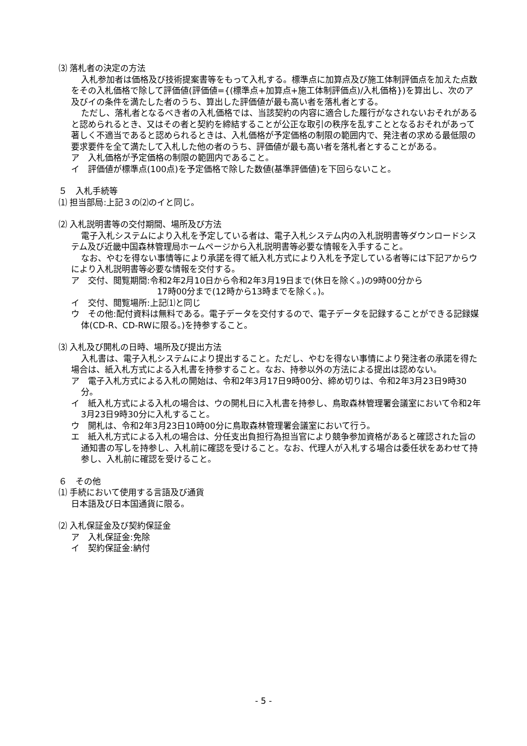⑶ 落札者の決定の方法
入札参加者は価格及び技術提案書等をもって入札する。標準点に加算点及び施工体制評価点を加えた点数をその入札価格で除して評価値(評価値={(標準点+加算点+施工体制評価点)/入札価格})を算出し、次のア及びイの条件を満たした者のうち、算出した評価値が最も高い者を落札者とする。
ただし、落札者となるべき者の入札価格では、当該契約の内容に適合した履行がなされないおそれがあると認められるとき、又はその者と契約を締結することが公正な取引の秩序を乱すこととなるおそれがあって著しく不適当であると認められるときは、入札価格が予定価格の制限の範囲内で、発注者の求める最低限の要求要件を全て満たして入札した他の者のうち、評価値が最も高い者を落札者とすることがある。
ア　入札価格が予定価格の制限の範囲内であること。
イ　評価値が標準点(100点)を予定価格で除した数値(基準評価値)を下回らないこと。
５　入札手続等
⑴ 担当部局:上記３の⑵のイと同じ。
⑵ 入札説明書等の交付期間、場所及び方法
電子入札システムにより入札を予定している者は、電子入札システム内の入札説明書等ダウンロードシステム及び近畿中国森林管理局ホームページから入札説明書等必要な情報を入手すること。
なお、やむを得ない事情等により承諾を得て紙入札方式により入札を予定している者等には下記アからウにより入札説明書等必要な情報を交付する。
ア　交付、閲覧期間:令和2年2月10日から令和2年3月19日まで(休日を除く。)の9時00分から
　　　　　　　　　17時00分まで(12時から13時までを除く。)。
イ　交付、閲覧場所:上記⑴と同じ
ウ　その他:配付資料は無料である。電子データを交付するので、電子データを記録することができる記録媒体(CD-R、CD-RWに限る。)を持参すること。
⑶ 入札及び開札の日時、場所及び提出方法
入札書は、電子入札システムにより提出すること。ただし、やむを得ない事情により発注者の承諾を得た場合は、紙入札方式による入札書を持参すること。なお、持参以外の方法による提出は認めない。
ア　電子入札方式による入札の開始は、令和2年3月17日9時00分、締め切りは、令和2年3月23日9時30分。
イ　紙入札方式による入札の場合は、ウの開札日に入札書を持参し、鳥取森林管理署会議室において令和2年3月23日9時30分に入札すること。
ウ　開札は、令和2年3月23日10時00分に鳥取森林管理署会議室において行う。
エ　紙入札方式による入札の場合は、分任支出負担行為担当官により競争参加資格があると確認された旨の通知書の写しを持参し、入札前に確認を受けること。なお、代理人が入札する場合は委任状をあわせて持参し、入札前に確認を受けること。
６　その他
⑴ 手続において使用する言語及び通貨
日本語及び日本国通貨に限る。
⑵ 入札保証金及び契約保証金
ア　入札保証金:免除
イ　契約保証金:納付
- 5 -